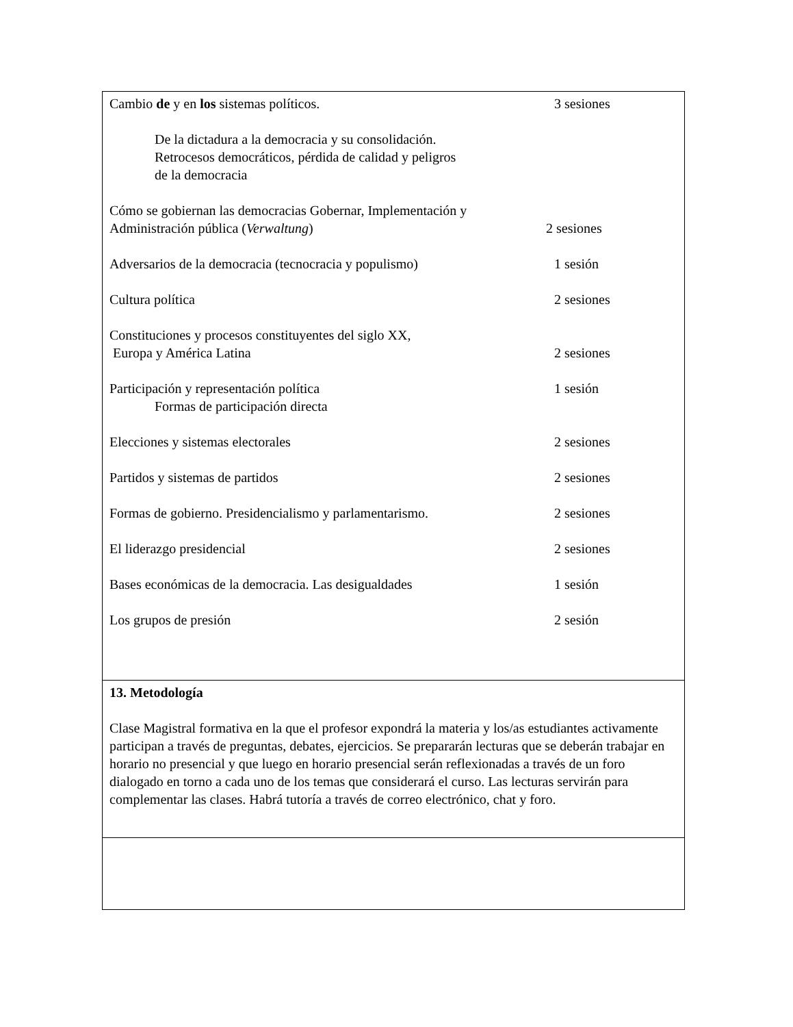Cambio de y en los sistemas políticos. 3 sesiones
De la dictadura a la democracia y su consolidación.
Retrocesos democráticos, pérdida de calidad y peligros
de la democracia
Cómo se gobiernan las democracias Gobernar, Implementación y
Administración pública (Verwaltung) 2 sesiones
Adversarios de la democracia (tecnocracia y populismo) 1 sesión
Cultura política 2 sesiones
Constituciones y procesos constituyentes del siglo XX,
Europa y América Latina 2 sesiones
Participación y representación política 1 sesión
Formas de participación directa
Elecciones y sistemas electorales 2 sesiones
Partidos y sistemas de partidos 2 sesiones
Formas de gobierno. Presidencialismo y parlamentarismo. 2 sesiones
El liderazgo presidencial 2 sesiones
Bases económicas de la democracia. Las desigualdades 1 sesión
Los grupos de presión 2 sesión
13. Metodología
Clase Magistral formativa en la que el profesor expondrá la materia y los/as estudiantes activamente participan a través de preguntas, debates, ejercicios. Se prepararán lecturas que se deberán trabajar en horario no presencial y que luego en horario presencial serán reflexionadas a través de un foro dialogado en torno a cada uno de los temas que considerará el curso. Las lecturas servirán para complementar las clases. Habrá tutoría a través de correo electrónico, chat y foro.